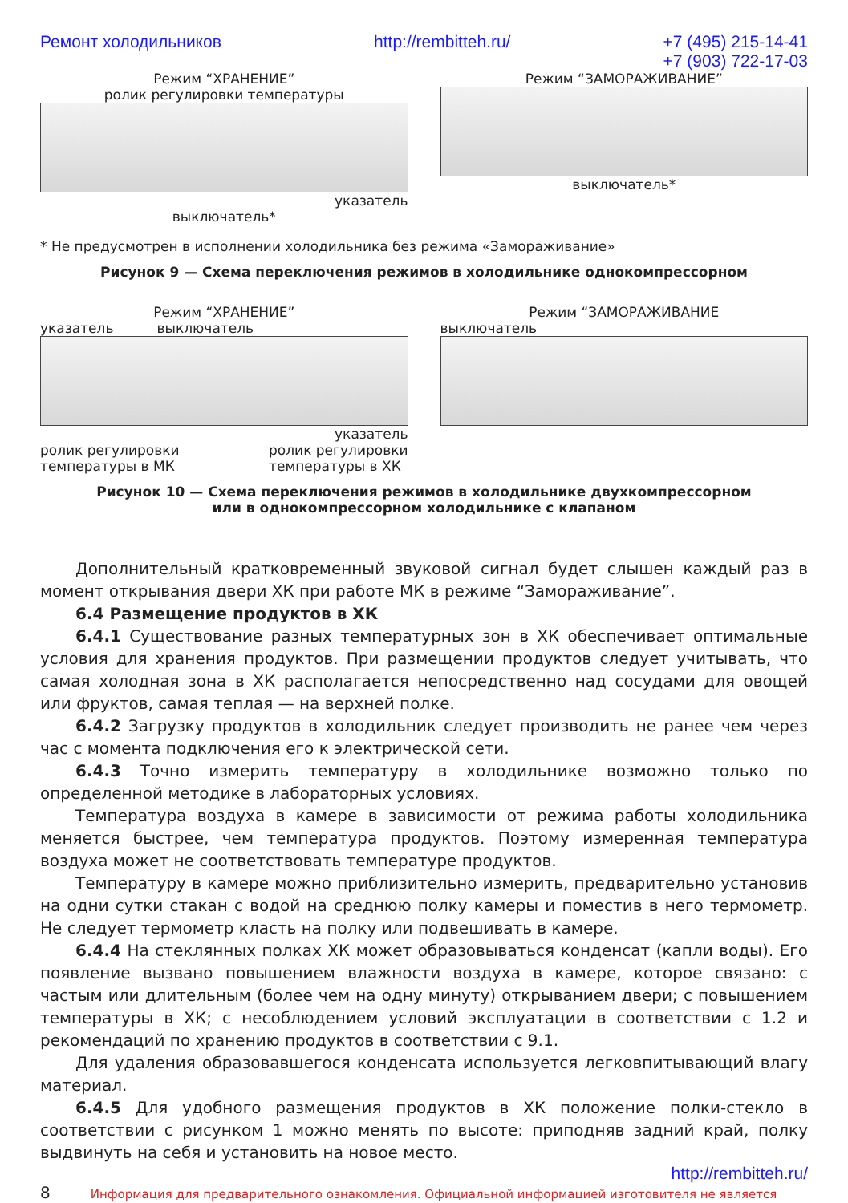Ремонт холодильников http://rembitteh.ru/ +7 (495) 215-14-41
+7 (903) 722-17-03
Режим “ХРАНЕНИЕ”
ролик регулировки температуры
указатель
выключатель*
Режим “ЗАМОРАЖИВАНИЕ”
выключатель*
* Не предусмотрен в исполнении холодильника без режима «Замораживание»
Рисунок 9 — Схема переключения режимов в холодильнике однокомпрессорном
Режим “ХРАНЕНИЕ”
указатель выключатель
указатель
ролик регулировки
температуры в МК ролик регулировки
температуры в ХК
Режим “ЗАМОРАЖИВАНИЕ
выключатель
Рисунок 10 — Схема переключения режимов в холодильнике двухкомпрессорном
или в однокомпрессорном холодильнике с клапаном
Дополнительный кратковременный звуковой сигнал будет слышен каждый раз в момент открывания двери ХК при работе МК в режиме “Замораживание”.
6.4 Размещение продуктов в ХК
6.4.1 Существование разных температурных зон в ХК обеспечивает оптимальные условия для хранения продуктов. При размещении продуктов следует учитывать, что самая холодная зона в ХК располагается непосредственно над сосудами для овощей или фруктов, самая теплая — на верхней полке.
6.4.2 Загрузку продуктов в холодильник следует производить не ранее чем через час с момента подключения его к электрической сети.
6.4.3 Точно измерить температуру в холодильнике возможно только по определенной методике в лабораторных условиях.
Температура воздуха в камере в зависимости от режима работы холодильника меняется быстрее, чем температура продуктов. Поэтому измеренная температура воздуха может не соответствовать температуре продуктов.
Температуру в камере можно приблизительно измерить, предварительно установив на одни сутки стакан с водой на среднюю полку камеры и поместив в него термометр. Не следует термометр класть на полку или подвешивать в камере.
6.4.4 На стеклянных полках ХК может образовываться конденсат (капли воды). Его появление вызвано повышением влажности воздуха в камере, которое связано: с частым или длительным (более чем на одну минуту) открыванием двери; с повышением температуры в ХК; с несоблюдением условий эксплуатации в соответствии с 1.2 и рекомендаций по хранению продуктов в соответствии с 9.1.
Для удаления образовавшегося конденсата используется легковпитывающий влагу материал.
6.4.5 Для удобного размещения продуктов в ХК положение полки-стекло в соответствии с рисунком 1 можно менять по высоте: приподняв задний край, полку выдвинуть на себя и установить на новое место.
http://rembitteh.ru/
8 Информация для предварительного ознакомления. Официальной информацией изготовителя не является